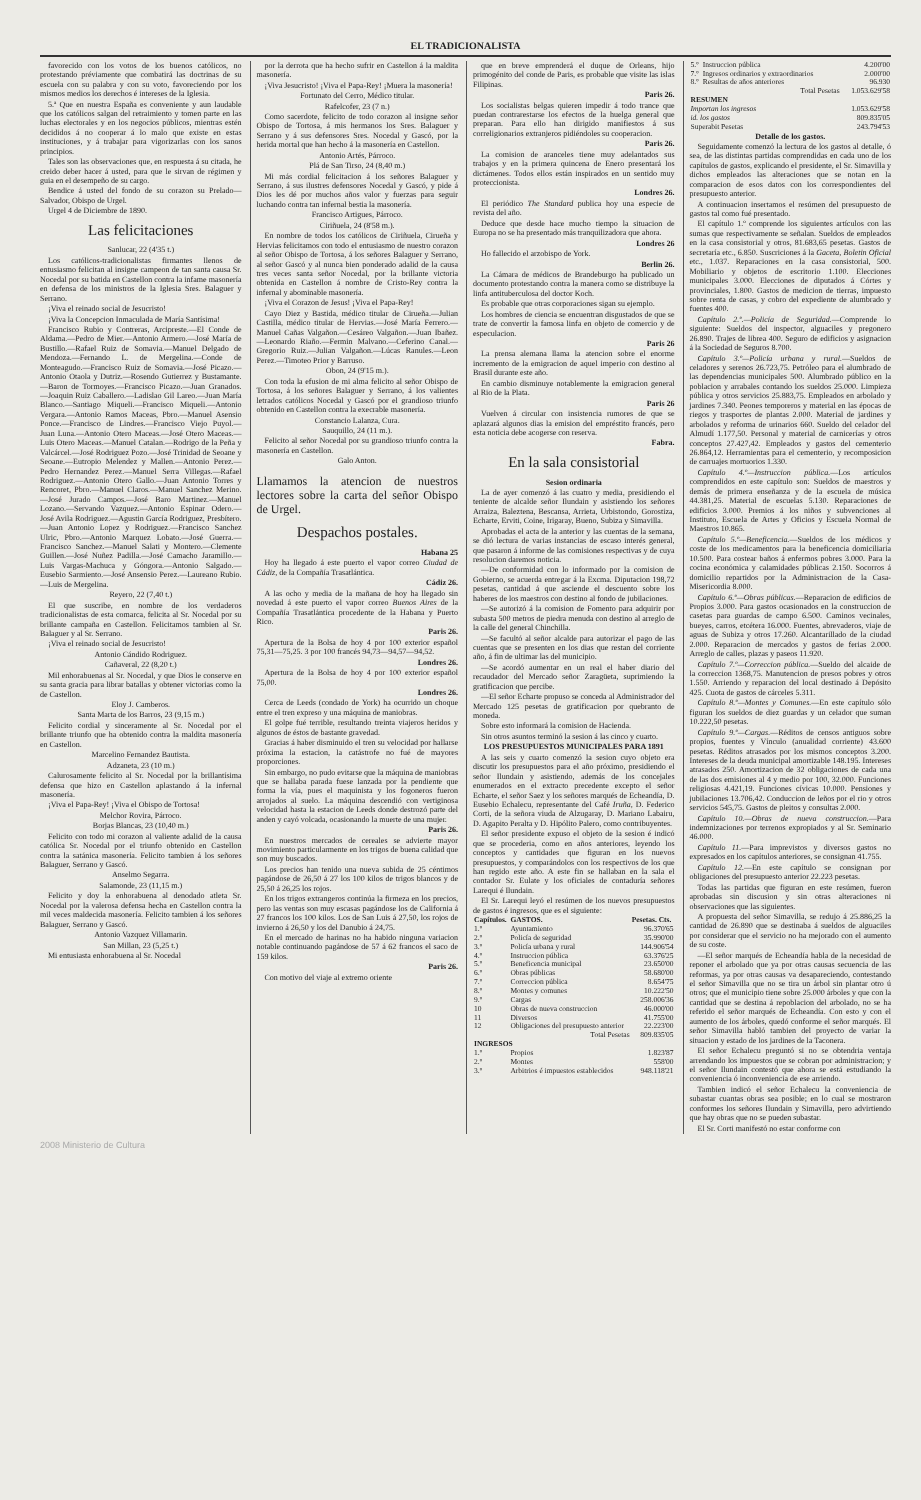EL TRADICIONALISTA
favorecido con los votos de los buenos católicos, no protestando préviamente que combatirá las doctrinas de su escuela con su palabra y con su voto, favoreciendo por los mismos medios los derechos é intereses de la Iglesia.
5.ª Que en nuestra España es conveniente y aun laudable que los católicos salgan del retraimiento y tomen parte en las luchas electorales y en los negocios públicos, mientras estén decididos á no cooperar á lo malo que existe en estas instituciones, y á trabajar para vigorizarlas con los sanos principios.
Tales son las observaciones que, en respuesta á su citada, he creido deber hacer á usted, para que le sirvan de régimen y guia en el desempeño de su cargo.
Bendice á usted del fondo de su corazon su Prelado—Salvador, Obispo de Urgel.
Urgel 4 de Diciembre de 1890.
Las felicitaciones
Sanlucar, 22 (4'35 t.)
Los católicos-tradicionalistas firmantes llenos de entusiasmo felicitan al insigne campeon de tan santa causa Sr. Nocedal por su batida en Castellon contra la infame masonería en defensa de los ministros de la Iglesia Sres. Balaguer y Serrano.
¡Viva el reinado social de Jesucristo!
¡Viva la Concepcion Inmaculada de María Santísima!
Francisco Rubio y Contreras, Arcipreste.—El Conde de Aldama.—Pedro de Mier.—Antonio Armero.—José María de Bustillo.—Rafael Ruiz de Somavia.—Manuel Delgado de Mendoza.—Fernando L. de Mergelina.—Conde de Monteagudo.—Francisco Ruiz de Somavia.—José Picazo.—Antonio Otaola y Dutriz.—Rosendo Gutierrez y Bustamante.—Baron de Tormoyes.—Francisco Picazo.—Juan Granados.—Joaquin Ruiz Caballero.—Ladislao Gil Lareo.—Juan María Blanco.—Santiago Miqueli.—Francisco Miqueli.—Antonio Vergara.—Antonio Ramos Maceas, Pbro.—Manuel Asensio Ponce.—Francisco de Lindres.—Francisco Viejo Puyol.—Juan Luna.—Antonio Otero Maceas.—José Otero Maceas.—Luis Otero Maceas.—Manuel Catalan.—Rodrigo de la Peña y Valcárcel.—José Rodriguez Pozo.—José Trinidad de Seoane y Seoane.—Eutropio Melendez y Mallen.—Antonio Perez.—Pedro Hernandez Perez.—Manuel Serra Villegas.—Rafael Rodriguez.—Antonio Otero Gallo.—Juan Antonio Torres y Rencoret, Pbro.—Manuel Claros.—Manuel Sanchez Merino.—José Jurado Campos.—José Baro Martinez.—Manuel Lozano.—Servando Vazquez.—Antonio Espinar Odero.—José Avila Rodriguez.—Agustin García Rodriguez, Presbítero.—Juan Antonio Lopez y Rodriguez.—Francisco Sanchez Ulric, Pbro.—Antonio Marquez Lobato.—José Guerra.—Francisco Sanchez.—Manuel Salati y Montero.—Clemente Guillen.—José Nuñez Padilla.—José Camacho Jaramillo.—Luis Vargas-Machuca y Góngora.—Antonio Salgado.—Eusebio Sarmiento.—José Ansensio Perez.—Laureano Rubio.—Luis de Mergelina.
Reyero, 22 (7,40 t.)
El que suscribe, en nombre de los verdaderos tradicionalistas de esta comarca, felicita al Sr. Nocedal por su brillante campaña en Castellon. Felicitamos tambien al Sr. Balaguer y al Sr. Serrano.
¡Viva el reinado social de Jesucristo!
Antonio Cándido Rodriguez.
Cañaveral, 22 (8,20 t.)
Mil enhorabuenas al Sr. Nocedal, y que Dios le conserve en su santa gracia para librar batallas y obtener victorias como la de Castellon.
Eloy J. Camberos.
Santa Marta de los Barros, 23 (9,15 m.)
Felicito cordial y sinceramente al Sr. Nocedal por el brillante triunfo que ha obtenido contra la maldita masonería en Castellon.
Marcelino Fernandez Bautista.
Adzaneta, 23 (10 m.)
Calurosamente felicito al Sr. Nocedal por la brillantísima defensa que hizo en Castellon aplastando á la infernal masonería.
¡Viva el Papa-Rey! ¡Viva el Obispo de Tortosa!
Melchor Rovira, Párroco.
Borjas Blancas, 23 (10,40 m.)
Felicito con todo mi corazon al valiente adalid de la causa católica Sr. Nocedal por el triunfo obtenido en Castellon contra la satánica masonería. Felicito tambien á los señores Balaguer, Serrano y Gascó.
Anselmo Segarra.
Salamonde, 23 (11,15 m.)
Felicito y doy la enhorabuena al denodado atleta Sr. Nocedal por la valerosa defensa hecha en Castellon contra la mil veces maldecida masonería. Felicito tambien á los señores Balaguer, Serrano y Gascó.
Antonio Vazquez Villamarin.
San Millan, 23 (5,25 t.)
Mi entusiasta enhorabuena al Sr. Nocedal
por la derrota que ha hecho sufrir en Castellon á la maldita masonería.
¡Viva Jesucristo! ¡Viva el Papa-Rey! ¡Muera la masonería!
Fortunato del Cerro, Médico titular.
Rafelcofer, 23 (7 n.)
Como sacerdote, felicito de todo corazon al insigne señor Obispo de Tortosa, á mis hermanos los Sres. Balaguer y Serrano y á sus defensores Sres. Nocedal y Gascó, por la herida mortal que han hecho á la masonería en Castellon.
Antonio Artés, Párroco.
Plá de San Tirso, 24 (8,40 m.)
Mi más cordial felicitacion á los señores Balaguer y Serrano, á sus ilustres defensores Nocedal y Gascó, y pide á Dios les dé por muchos años valor y fuerzas para seguir luchando contra tan infernal bestia la masonería.
Francisco Artigues, Párroco.
Ciriñuela, 24 (8'58 m.).
En nombre de todos los católicos de Ciriñuela, Cirueña y Hervias felicitamos con todo el entusiasmo de nuestro corazon al señor Obispo de Tortosa, á los señores Balaguer y Serrano, al señor Gascó y al nunca bien ponderado adalid de la causa tres veces santa señor Nocedal, por la brillante victoria obtenida en Castellon á nombre de Cristo-Rey contra la infernal y abominable masonería.
¡Viva el Corazon de Jesus! ¡Viva el Papa-Rey!
Cayo Diez y Bastida, médico titular de Cirueña.—Julian Castilla, médico titular de Hervias.—José María Ferrero.—Manuel Cañas Valgañon.—Cesáreo Valgañon.—Juan Ibañez.—Leonardo Riaño.—Fermin Malvano.—Ceferino Canal.—Gregorio Ruiz.—Julian Valgañon.—Lúcas Ranules.—Leon Perez.—Timoteo Prior y Barruso.
Obon, 24 (9'15 m.).
Con toda la efusion de mi alma felicito al señor Obispo de Tortosa, á los señores Balaguer y Serrano, á los valientes letrados católicos Nocedal y Gascó por el grandioso triunfo obtenido en Castellon contra la execrable masonería.
Constancio Lalanza, Cura.
Sauquillo, 24 (11 m.).
Felicito al señor Nocedal por su grandioso triunfo contra la masonería en Castellon.
Galo Anton.
Llamamos la atencion de nuestros lectores sobre la carta del señor Obispo de Urgel.
Despachos postales.
Habana 25
Hoy ha llegado á este puerto el vapor correo Ciudad de Cádiz, de la Compañía Trasatlántica.
Cádiz 26.
A las ocho y media de la mañana de hoy ha llegado sin novedad á este puerto el vapor correo Buenos Aires de la Compañía Trasatlántica procedente de la Habana y Puerto Rico.
Paris 26.
Apertura de la Bolsa de hoy 4 por 100 exterior español 75,31—75,25. 3 por 100 francés 94,73—94,57—94,52.
Londres 26.
Apertura de la Bolsa de hoy 4 por 100 exterior español 75,00.
Londres 26.
Cerca de Leeds (condado de York) ha ocurrido un choque entre el tren expreso y una máquina de maniobras.
El golpe fué terrible, resultando treinta viajeros heridos y algunos de éstos de bastante gravedad.
Gracias á haber disminuido el tren su velocidad por hallarse próxima la estacion, la catástrofe no fué de mayores proporciones.
Sin embargo, no pudo evitarse que la máquina de maniobras que se hallaba parada fuese lanzada por la pendiente que forma la vía, pues el maquinista y los fogoneros fueron arrojados al suelo. La máquina descendió con vertiginosa velocidad hasta la estacion de Leeds donde destrozó parte del anden y cayó volcada, ocasionando la muerte de una mujer.
Paris 26.
En nuestros mercados de cereales se advierte mayor movimiento particularmente en los trigos de buena calidad que son muy buscados.
Los precios han tenido una nueva subida de 25 céntimos pagándose de 26,50 á 27 los 100 kilos de trigos blancos y de 25,50 á 26,25 los rojos.
En los trigos extrangeros continúa la firmeza en los precios, pero las ventas son muy escasas pagándose los de California á 27 francos los 100 kilos. Los de San Luis á 27,50, los rojos de invierno á 26,50 y los del Danubio á 24,75.
En el mercado de harinas no ha habido ninguna variacion notable continuando pagándose de 57 á 62 francos el saco de 159 kilos.
Paris 26.
Con motivo del viaje al extremo oriente
que en breve emprenderá el duque de Orleans, hijo primogénito del conde de Paris, es probable que visite las islas Filipinas.
Paris 26.
Los socialistas belgas quieren impedir á todo trance que puedan contrarestarse los efectos de la huelga general que preparan. Para ello han dirigido manifiestos á sus correligionarios extranjeros pidiéndoles su cooperacion.
Paris 26.
La comision de aranceles tiene muy adelantados sus trabajos y en la primera quincena de Enero presentará los dictámenes. Todos ellos están inspirados en un sentido muy proteccionista.
Londres 26.
El periódico The Standard publica hoy una especie de revista del año.
Deduce que desde hace mucho tiempo la situacion de Europa no se ha presentado más tranquilizadora que ahora.
Londres 26
Ho fallecido el arzobispo de York.
Berlin 26.
La Cámara de médicos de Brandeburgo ha publicado un documento protestando contra la manera como se distribuye la linfa antituberculosa del doctor Koch.
Es probable que otras corporaciones sigan su ejemplo.
Los hombres de ciencia se encuentran disgustados de que se trate de convertir la famosa linfa en objeto de comercio y de especulacion.
Paris 26
La prensa alemana llama la atencion sobre el enorme incremento de la emigracion de aquel imperio con destino al Brasil durante este año.
En cambio disminuye notablemente la emigracion general al Rio de la Plata.
Paris 26
Vuelven á circular con insistencia rumores de que se aplazará algunos dias la emision del empréstito francés, pero esta noticia debe acogerse con reserva.
Fabra.
En la sala consistorial
Sesion ordinaria
La de ayer comenzó á las cuatro y media, presidiendo el teniente de alcalde señor Ilundain y asistiendo los señores Arraiza, Baleztena, Bescansa, Arrieta, Urbistondo, Gorostiza, Echarte, Erviti, Coine, Irigaray, Bueno, Subiza y Simavilla.
Aprobadas el acta de la anterior y las cuentas de la semana, se dió lectura de varias instancias de escaso interés general, que pasaron á informe de las comisiones respectivas y de cuya resolucion daremos noticia.
—De conformidad con lo informado por la comision de Gobierno, se acuerda entregar á la Excma. Diputacion 198,72 pesetas, cantidad á que asciende el descuento sobre los haberes de los maestros con destino al fondo de jubilaciones.
—Se autorizó á la comision de Fomento para adquirir por subasta 500 metros de piedra menuda con destino al arreglo de la calle del general Chinchilla.
—Se facultó al señor alcalde para autorizar el pago de las cuentas que se presenten en los dias que restan del corriente año, á fin de ultimar las del municipio.
—Se acordó aumentar en un real el haber diario del recaudador del Mercado señor Zaragüeta, suprimiendo la gratificacion que percibe.
—El señor Echarte propuso se conceda al Administrador del Mercado 125 pesetas de gratificacion por quebranto de moneda.
Sobre esto informará la comision de Hacienda.
Sin otros asuntos terminó la sesion á las cinco y cuarto.
LOS PRESUPUESTOS MUNICIPALES PARA 1891
A las seis y cuarto comenzó la sesion cuyo objeto era discutir los presupuestos para el año próximo, presidiendo el señor Ilundain y asistiendo, además de los concejales enumerados en el extracto precedente excepto el señor Echarte, el señor Saez y los señores marqués de Echeandía, D. Eusebio Echalecu, representante del Café Iruña, D. Federico Corti, de la señora viuda de Alzugaray, D. Mariano Labairu, D. Agapito Peralta y D. Hipólito Palero, como contribuyentes.
El señor presidente expuso el objeto de la sesion é indicó que se procederia, como en años anteriores, leyendo los conceptos y cantidades que figuran en los nuevos presupuestos, y comparándolos con los respectivos de los que han regido este año. A este fin se hallaban en la sala el contador Sr. Eulate y los oficiales de contaduría señores Larequi é Ilundain.
El Sr. Larequi leyó el resúmen de los nuevos presupuestos de gastos é ingresos, que es el siguiente:
| Capítulos. | GASTOS. | Pesetas. Cts. |
| --- | --- | --- |
| 1.º | Ayuntamiento | 96.370'65 |
| 2.º | Policía de seguridad | 35.990'00 |
| 3.º | Policía urbana y rural | 144.906'54 |
| 4.º | Instruccion pública | 63.376'25 |
| 5.º | Beneficencia municipal | 23.650'00 |
| 6.º | Obras públicas | 58.680'00 |
| 7.º | Correccion pública | 8.654'75 |
| 8.º | Montes y comunes | 10.222'50 |
| 9.º | Cargas | 258.006'36 |
| 10 | Obras de nueva construccion | 46.000'00 |
| 11 | Diversos | 41.755'00 |
| 12 | Obligaciones del presupuesto anterior | 22.223'00 |
| | Total Pesetas | 809.835'05 |
| INGRESOS | | |
| 1.º | Propios | 1.823'87 |
| 2.º | Montes | 558'00 |
| 3.º | Arbitrios é impuestos establecidos | 948.118'21 |
| 5.º | Instruccion pública | 4.200'00 |
| 7.º | Ingresos ordinarios y extraordinarios | 2.000'00 |
| 8.º | Resultas de años anteriores | 96.930 |
| | Total Pesetas | 1.053.629'58 |
| RESUMEN | | |
| Importan los ingresos | | 1.053.629'58 |
| id. los gastos | | 809.835'05 |
| Superabit Pesetas | | 243.794'53 |
Detalle de los gastos.
Seguidamente comenzó la lectura de los gastos al detalle, ó sea, de las distintas partidas comprendidas en cada uno de los capítulos de gastos, explicando el presidente, el Sr. Simavilla y dichos empleados las alteraciones que se notan en la comparacion de esos datos con los correspondientes del presupuesto anterior.
A continuacion insertamos el resúmen del presupuesto de gastos tal como fué presentado.
El capítulo 1.º comprende los siguientes artículos con las sumas que respectivamente se señalan. Sueldos de empleados en la casa consistorial y otros, 81.683,65 pesetas. Gastos de secretaría etc., 6.850. Suscriciones á la Gaceta, Boletin Oficial etc., 1.037. Reparaciones en la casa consistorial, 500. Mobiliario y objetos de escritorio 1.100. Elecciones municipales 3.000. Elecciones de diputados á Córtes y provinciales, 1.800. Gastos de medicion de tierras, impuesto sobre renta de casas, y cobro del expediente de alumbrado y fuentes 400.
Capítulo 2.º.—Policía de Seguridad.—Comprende lo siguiente: Sueldos del inspector, alguaciles y pregonero 26.890. Trajes de librea 400. Seguro de edificios y asignacion á la Sociedad de Seguros 8.700.
Capítulo 3.º—Policía urbana y rural.—Sueldos de celadores y serenos 26.723,75. Petróleo para el alumbrado de las dependencias municipales 500. Alumbrado público en la poblacion y arrabales contando los sueldos 25.000. Limpieza pública y otros servicios 25.883,75. Empleados en arbolado y jardines 7.340. Peones temporeros y material en las épocas de riegos y trasportes de plantas 2.000. Material de jardines y arbolados y reforma de urinarios 660. Sueldo del celador del Almudí 1.177,50. Personal y material de carnicerías y otros conceptos 27.427,42. Empleados y gastos del cementerio 26.864,12. Herramientas para el cementerio, y recomposicion de carruajes mortuorios 1.330.
Capítulo 4.º—Instruccion pública.—Los artículos comprendidos en este capítulo son: Sueldos de maestros y demás de primera enseñanza y de la escuela de música 44.381,25. Material de escuelas 5.130. Reparaciones de edificios 3.000. Premios á los niños y subvenciones al Instituto, Escuela de Artes y Oficios y Escuela Normal de Maestros 10.865.
Capítulo 5.º—Beneficencia.—Sueldos de los médicos y coste de los medicamentos para la beneficencia domiciliaria 10.500. Para costear baños á enfermos pobres 3.000. Para la cocina económica y calamidades públicas 2.150. Socorros á domicilio repartidos por la Administracion de la Casa-Misericordia 8.000.
Capítulo 6.º—Obras públicas.—Reparacion de edificios de Propios 3.000. Para gastos ocasionados en la construccion de casetas para guardas de campo 6.500. Caminos vecinales, bueyes, carros, etcétera 16.000. Fuentes, abrevaderos, viaje de aguas de Subiza y otros 17.260. Alcantarillado de la ciudad 2.000. Reparacion de mercados y gastos de ferias 2.000. Arreglo de calles, plazas y paseos 11.920.
Capítulo 7.º—Correccion pública.—Sueldo del alcaide de la correccion 1368,75. Manutencion de presos pobres y otros 1.550. Arriendo y reparacion del local destinado á Depósito 425. Cuota de gastos de cárceles 5.311.
Capítulo 8.º—Montes y Comunes.—En este capítulo sólo figuran los sueldos de diez guardas y un celador que suman 10.222,50 pesetas.
Capítulo 9.º—Cargas.—Réditos de censos antiguos sobre propios, fuentes y Vínculo (anualidad corriente) 43.600 pesetas. Réditos atrasados por los mismos conceptos 3.200. Intereses de la deuda municipal amortizable 148.195. Intereses atrasados 250. Amortizacion de 32 obligaciones de cada una de las dos emisiones al 4 y medio por 100, 32.000. Funciones religiosas 4.421,19. Funciones cívicas 10.000. Pensiones y jubilaciones 13.706,42. Conduccion de leños por el rio y otros servicios 545,75. Gastos de pleitos y consultas 2.000.
Capítulo 10.—Obras de nueva construccion.—Para indemnizaciones por terrenos expropiados y al Sr. Seminario 46.000.
Capítulo 11.—Para imprevistos y diversos gastos no expresados en los capítulos anteriores, se consignan 41.755.
Capítulo 12.—En este capítulo se consignan por obligaciones del presupuesto anterior 22.223 pesetas.
Todas las partidas que figuran en este resúmen, fueron aprobadas sin discusion y sin otras alteraciones ni observaciones que las siguientes.
A propuesta del señor Simavilla, se redujo á 25.886,25 la cantidad de 26.890 que se destinaba á sueldos de alguaciles por considerar que el servicio no ha mejorado con el aumento de su coste.
—El señor marqués de Echeandía habla de la necesidad de reponer el arbolado que ya por otras causas secuencia de las reformas, ya por otras causas va desapareciendo, contestando el señor Simavilla que no se tira un árbol sin plantar otro ú otros; que el municipio tiene sobre 25.000 árboles y que con la cantidad que se destina á repoblacion del arbolado, no se ha referido el señor marqués de Echeandía. Con esto y con el aumento de los árboles, quedó conforme el señor marqués. El señor Simavilla habló tambien del proyecto de variar la situacion y estado de los jardines de la Taconera.
El señor Echalecu preguntó si no se obtendria ventaja arrendando los impuestos que se cobran por administracion; y el señor Ilundain contestó que ahora se está estudiando la conveniencia ó inconveniencia de ese arriendo.
Tambien indicó el señor Echalecu la conveniencia de subastar cuantas obras sea posible; en lo cual se mostraron conformes los señores Ilundain y Simavilla, pero advirtiendo que hay obras que no se pueden subastar.
El Sr. Corti manifestó no estar conforme con
2008 Ministerio de Cultura